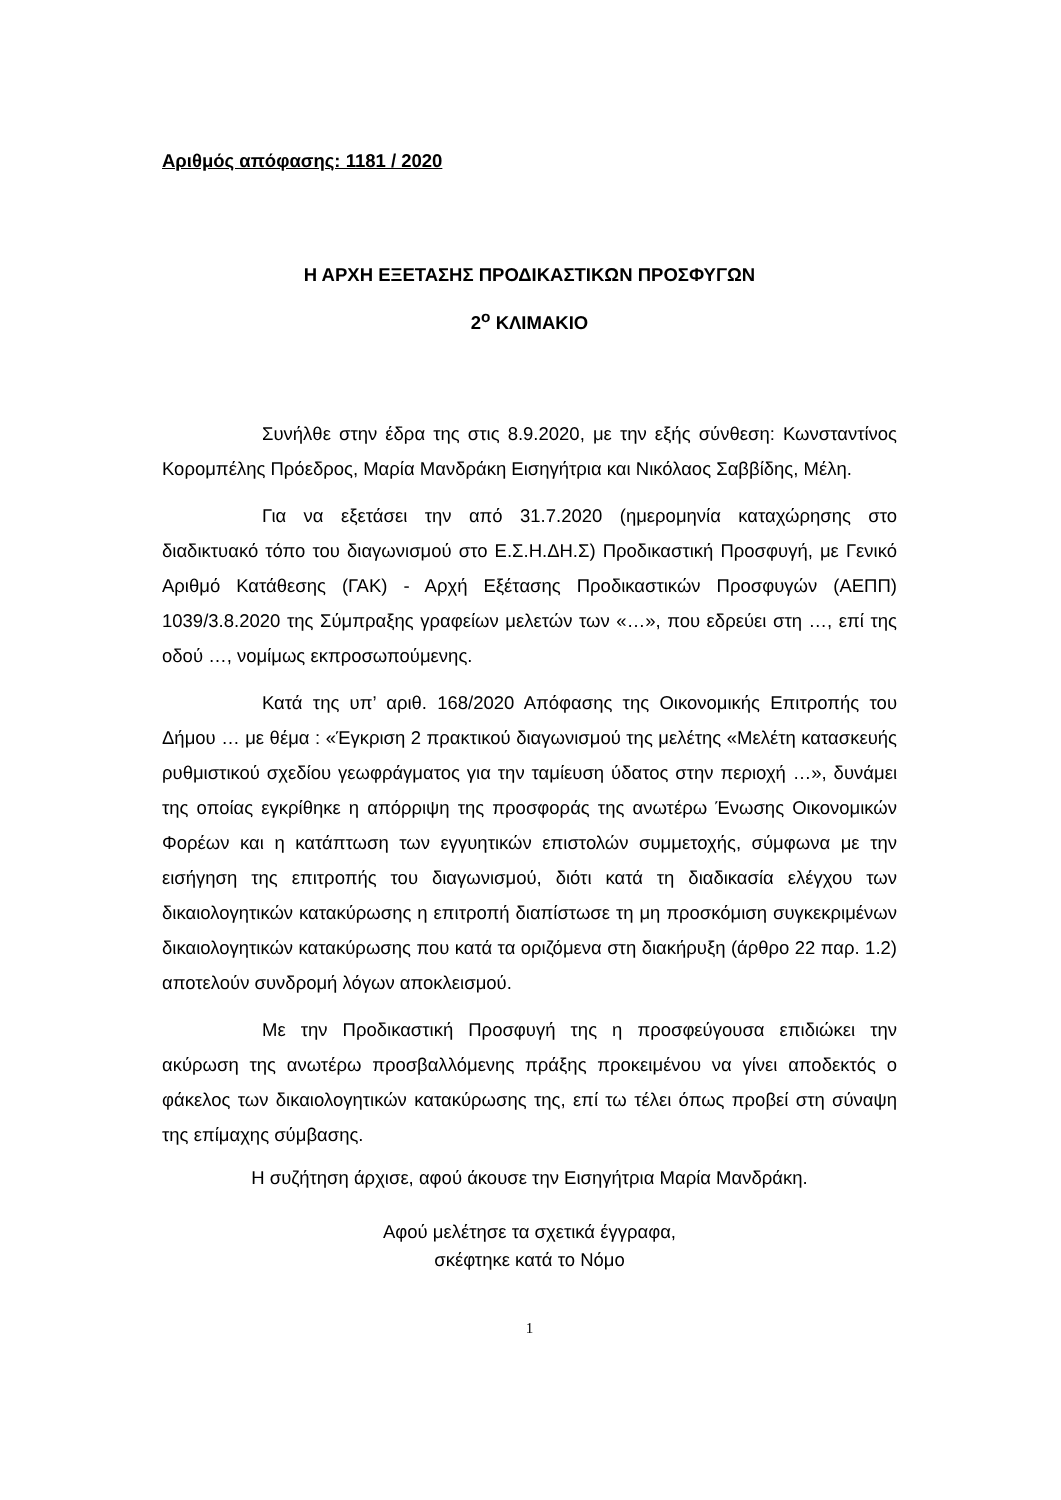Αριθμός απόφασης: 1181 / 2020
Η ΑΡΧΗ ΕΞΕΤΑΣΗΣ ΠΡΟΔΙΚΑΣΤΙΚΩΝ ΠΡΟΣΦΥΓΩΝ
2<sup>ο</sup> ΚΛΙΜΑΚΙΟ
Συνήλθε στην έδρα της στις 8.9.2020, με την εξής σύνθεση: Κωνσταντίνος Κορομπέλης Πρόεδρος, Μαρία Μανδράκη Εισηγήτρια και Νικόλαος Σαββίδης, Μέλη.
Για να εξετάσει την από 31.7.2020 (ημερομηνία καταχώρησης στο διαδικτυακό τόπο του διαγωνισμού στο Ε.Σ.Η.ΔΗ.Σ) Προδικαστική Προσφυγή, με Γενικό Αριθμό Κατάθεσης (ΓΑΚ) - Αρχή Εξέτασης Προδικαστικών Προσφυγών (ΑΕΠΠ) 1039/3.8.2020 της Σύμπραξης γραφείων μελετών των «…», που εδρεύει στη …, επί της οδού …, νομίμως εκπροσωπούμενης.
Κατά της υπ’ αριθ. 168/2020 Απόφασης της Οικονομικής Επιτροπής του Δήμου … με θέμα : «Έγκριση 2 πρακτικού διαγωνισμού της μελέτης «Μελέτη κατασκευής ρυθμιστικού σχεδίου γεωφράγματος για την ταμίευση ύδατος στην περιοχή …», δυνάμει της οποίας εγκρίθηκε η απόρριψη της προσφοράς της ανωτέρω Ένωσης Οικονομικών Φορέων και η κατάπτωση των εγγυητικών επιστολών συμμετοχής, σύμφωνα με την εισήγηση της επιτροπής του διαγωνισμού, διότι κατά τη διαδικασία ελέγχου των δικαιολογητικών κατακύρωσης η επιτροπή διαπίστωσε τη μη προσκόμιση συγκεκριμένων δικαιολογητικών κατακύρωσης που κατά τα οριζόμενα στη διακήρυξη (άρθρο 22 παρ. 1.2) αποτελούν συνδρομή λόγων αποκλεισμού.
Με την Προδικαστική Προσφυγή της η προσφεύγουσα επιδιώκει την ακύρωση της ανωτέρω προσβαλλόμενης πράξης προκειμένου να γίνει αποδεκτός ο φάκελος των δικαιολογητικών κατακύρωσης της, επί τω τέλει όπως προβεί στη σύναψη της επίμαχης σύμβασης.
Η συζήτηση άρχισε, αφού άκουσε την Εισηγήτρια Μαρία Μανδράκη.
Αφού μελέτησε τα σχετικά έγγραφα,
σκέφτηκε κατά το Νόμο
1